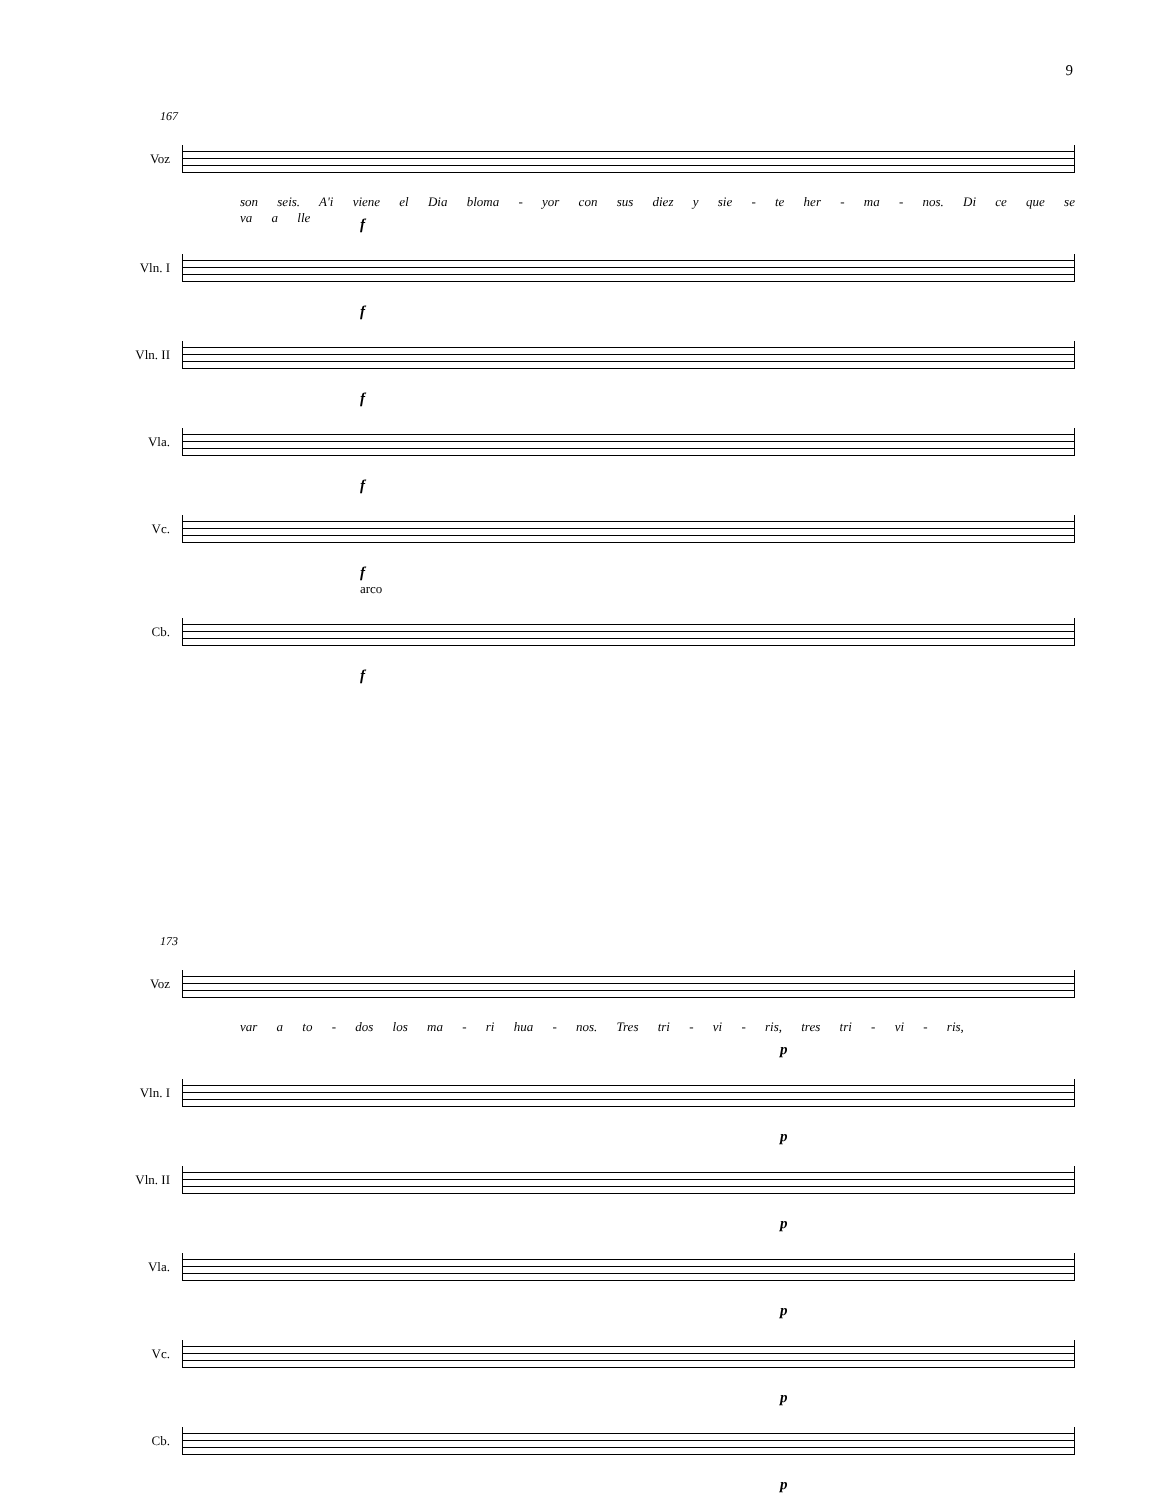9
167
Voz
son seis. A'i viene el Dia bloma - yor con sus diez y sie - te her - ma - nos. Di ce que se va a lle
f
Vln. I
f
Vln. II
f
Vla.
f
Vc.
f
arco
Cb.
f
173
Voz
var a to - dos los ma - ri hua - nos. Tres tri - vi - ris, tres tri - vi - ris,
p
Vln. I
p
Vln. II
p
Vla.
p
Vc.
p
Cb.
p